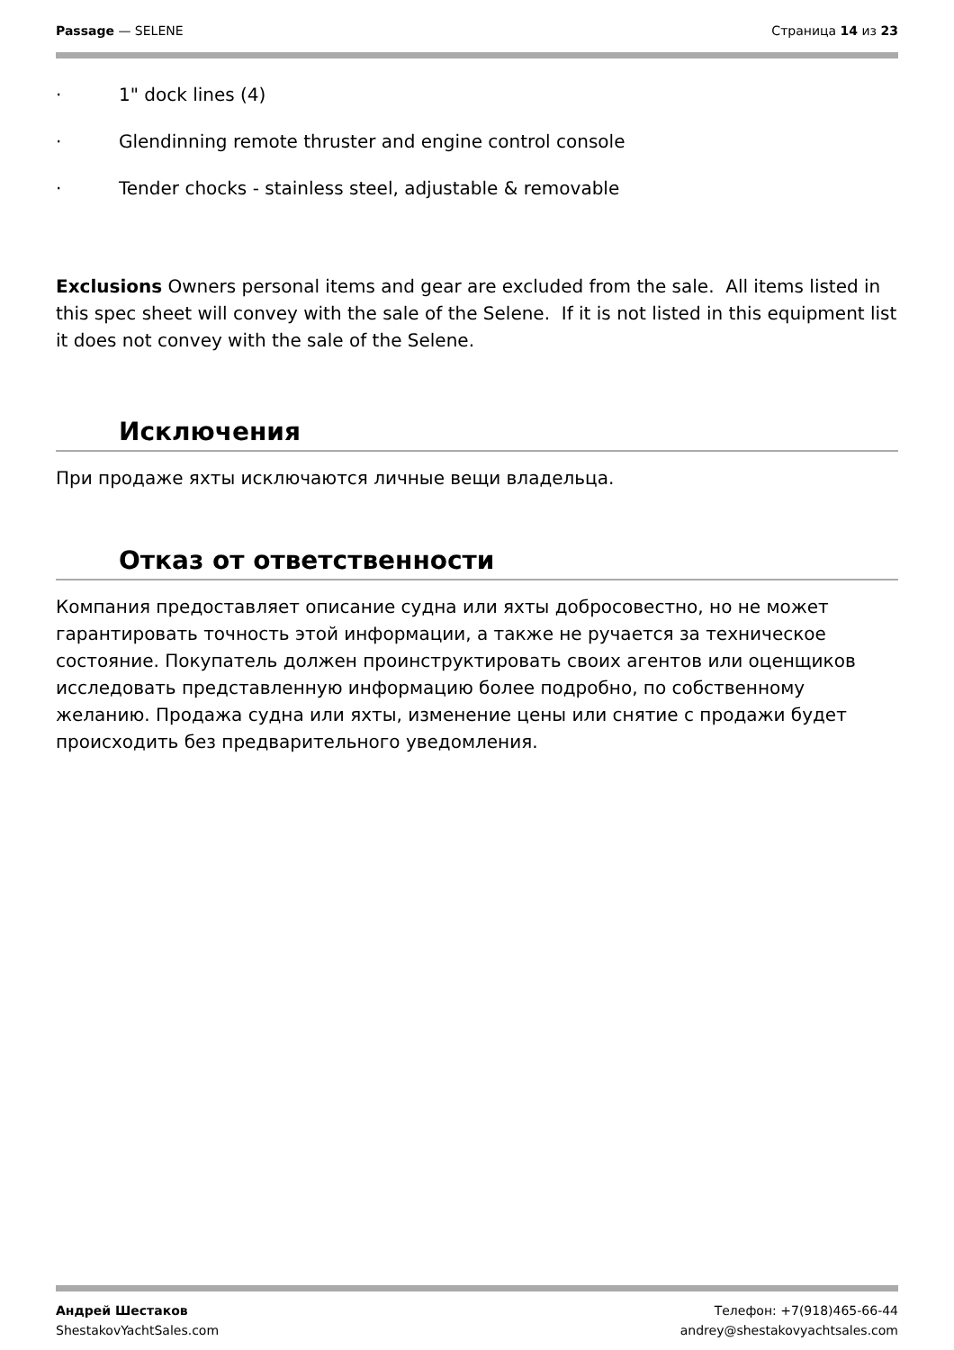Passage — SELENE Страница 14 из 23
· 1" dock lines (4)
· Glendinning remote thruster and engine control console
· Tender chocks - stainless steel, adjustable & removable
Exclusions Owners personal items and gear are excluded from the sale. All items listed in this spec sheet will convey with the sale of the Selene. If it is not listed in this equipment list it does not convey with the sale of the Selene.
Исключения
При продаже яхты исключаются личные вещи владельца.
Отказ от ответственности
Компания предоставляет описание судна или яхты добросовестно, но не может гарантировать точность этой информации, а также не ручается за техническое состояние. Покупатель должен проинструктировать своих агентов или оценщиков исследовать представленную информацию более подробно, по собственному желанию. Продажа судна или яхты, изменение цены или снятие с продажи будет происходить без предварительного уведомления.
Андрей Шестаков
ShestakovYachtSales.com
Телефон: +7(918)465-66-44
andrey@shestakovyachtsales.com